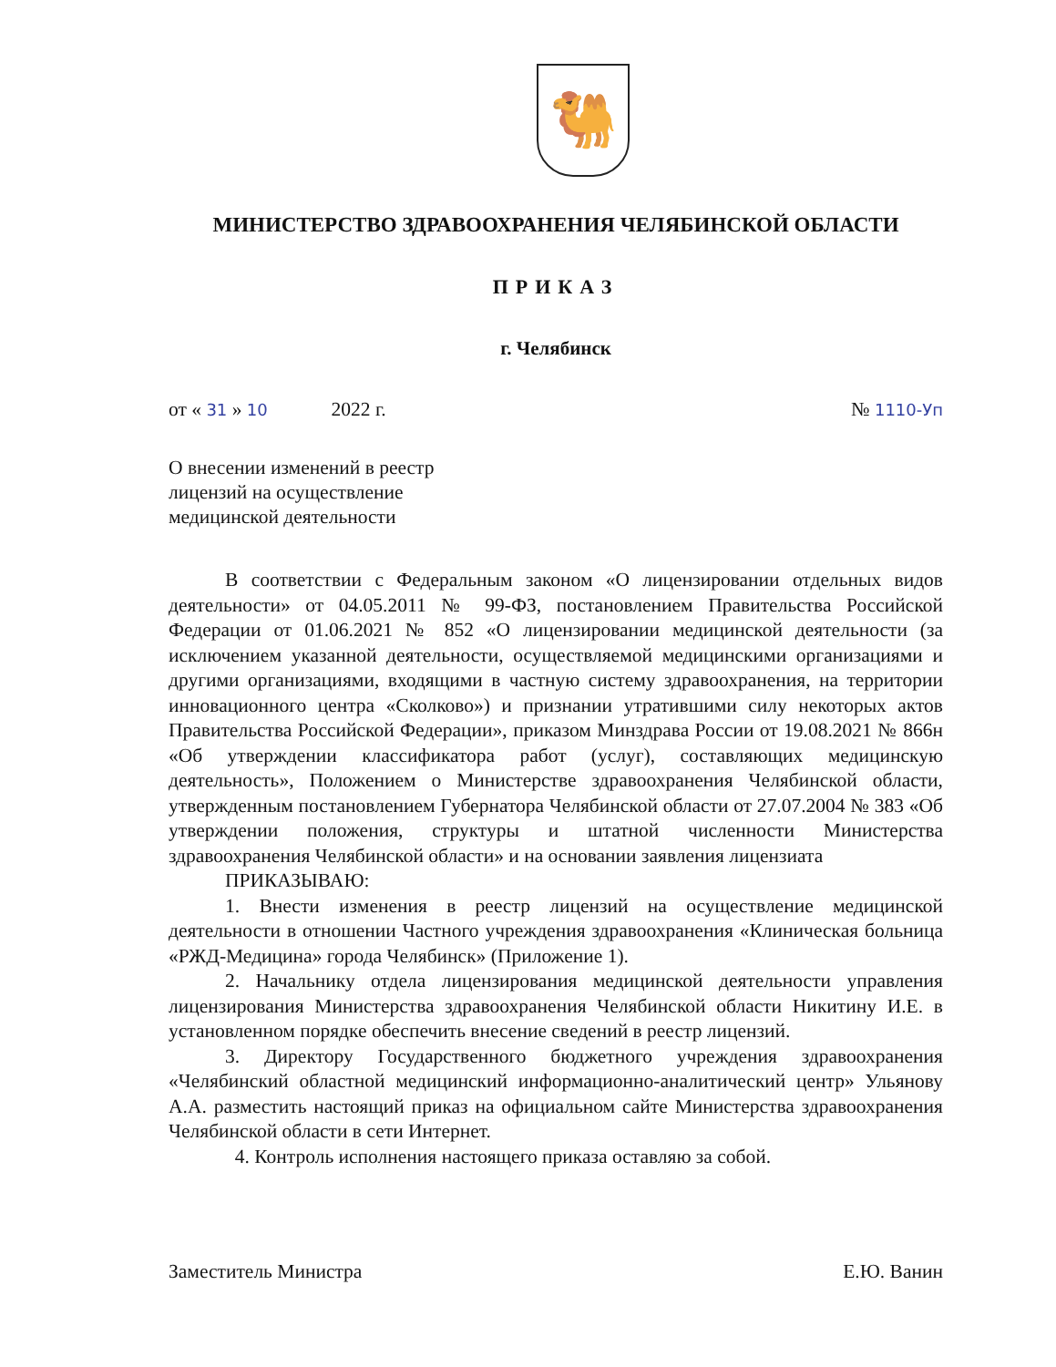🐫
МИНИСТЕРСТВО ЗДРАВООХРАНЕНИЯ ЧЕЛЯБИНСКОЙ ОБЛАСТИ
ПРИКАЗ
г. Челябинск
от « 31 » 10 2022 г. № 1110-Уп
О внесении изменений в реестр
лицензий на осуществление
медицинской деятельности
В соответствии с Федеральным законом «О лицензировании отдельных видов деятельности» от 04.05.2011 № 99-ФЗ, постановлением Правительства Российской Федерации от 01.06.2021 № 852 «О лицензировании медицинской деятельности (за исключением указанной деятельности, осуществляемой медицинскими организациями и другими организациями, входящими в частную систему здравоохранения, на территории инновационного центра «Сколково») и признании утратившими силу некоторых актов Правительства Российской Федерации», приказом Минздрава России от 19.08.2021 № 866н «Об утверждении классификатора работ (услуг), составляющих медицинскую деятельность», Положением о Министерстве здравоохранения Челябинской области, утвержденным постановлением Губернатора Челябинской области от 27.07.2004 № 383 «Об утверждении положения, структуры и штатной численности Министерства здравоохранения Челябинской области» и на основании заявления лицензиата
ПРИКАЗЫВАЮ:
1. Внести изменения в реестр лицензий на осуществление медицинской деятельности в отношении Частного учреждения здравоохранения «Клиническая больница «РЖД-Медицина» города Челябинск» (Приложение 1).
2. Начальнику отдела лицензирования медицинской деятельности управления лицензирования Министерства здравоохранения Челябинской области Никитину И.Е. в установленном порядке обеспечить внесение сведений в реестр лицензий.
3. Директору Государственного бюджетного учреждения здравоохранения «Челябинский областной медицинский информационно-аналитический центр» Ульянову А.А. разместить настоящий приказ на официальном сайте Министерства здравоохранения Челябинской области в сети Интернет.
4. Контроль исполнения настоящего приказа оставляю за собой.
Заместитель Министра Е.Ю. Ванин